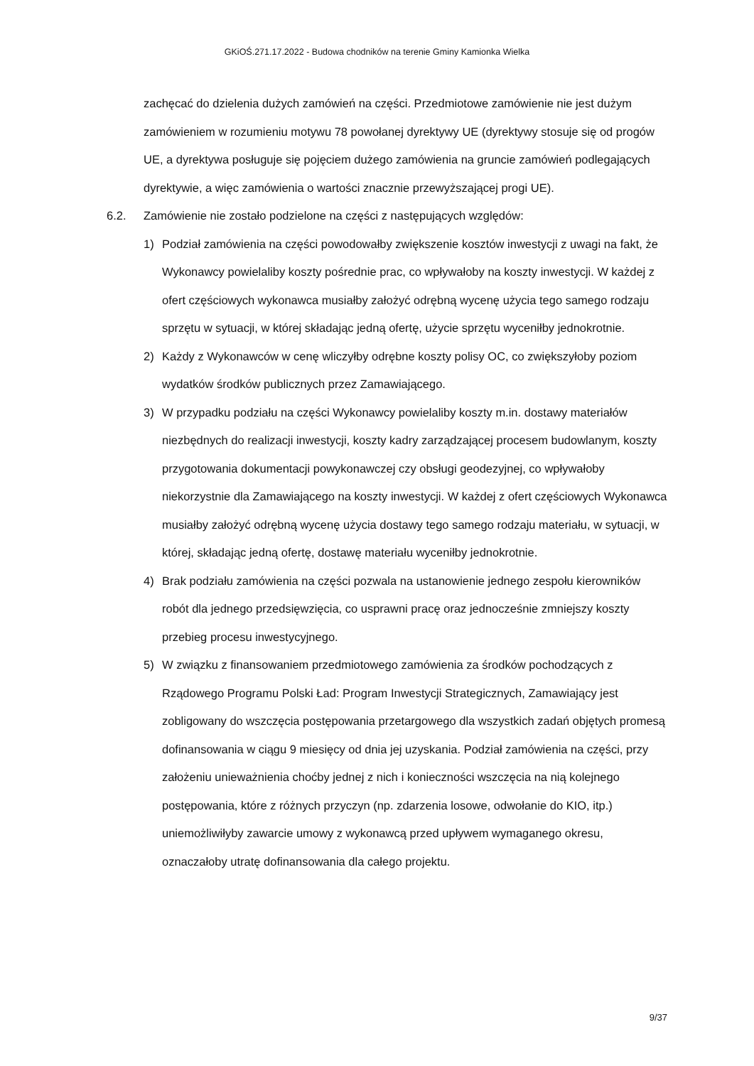GKiOŚ.271.17.2022 - Budowa chodników na terenie Gminy Kamionka Wielka
zachęcać do dzielenia dużych zamówień na części. Przedmiotowe zamówienie nie jest dużym zamówieniem w rozumieniu motywu 78 powołanej dyrektywy UE (dyrektywy stosuje się od progów UE, a dyrektywa posługuje się pojęciem dużego zamówienia na gruncie zamówień podlegających dyrektywie, a więc zamówienia o wartości znacznie przewyższającej progi UE).
6.2. Zamówienie nie zostało podzielone na części z następujących względów:
1) Podział zamówienia na części powodowałby zwiększenie kosztów inwestycji z uwagi na fakt, że Wykonawcy powielaliby koszty pośrednie prac, co wpływałoby na koszty inwestycji. W każdej z ofert częściowych wykonawca musiałby założyć odrębną wycenę użycia tego samego rodzaju sprzętu w sytuacji, w której składając jedną ofertę, użycie sprzętu wyceniłby jednokrotnie.
2) Każdy z Wykonawców w cenę wliczyłby odrębne koszty polisy OC, co zwiększyłoby poziom wydatków środków publicznych przez Zamawiającego.
3) W przypadku podziału na części Wykonawcy powielaliby koszty m.in. dostawy materiałów niezbędnych do realizacji inwestycji, koszty kadry zarządzającej procesem budowlanym, koszty przygotowania dokumentacji powykonawczej czy obsługi geodezyjnej, co wpływałoby niekorzystnie dla Zamawiającego na koszty inwestycji. W każdej z ofert częściowych Wykonawca musiałby założyć odrębną wycenę użycia dostawy tego samego rodzaju materiału, w sytuacji, w której, składając jedną ofertę, dostawę materiału wyceniłby jednokrotnie.
4) Brak podziału zamówienia na części pozwala na ustanowienie jednego zespołu kierowników robót dla jednego przedsięwzięcia, co usprawni pracę oraz jednocześnie zmniejszy koszty przebieg procesu inwestycyjnego.
5) W związku z finansowaniem przedmiotowego zamówienia za środków pochodzących z Rządowego Programu Polski Ład: Program Inwestycji Strategicznych, Zamawiający jest zobligowany do wszczęcia postępowania przetargowego dla wszystkich zadań objętych promesą dofinansowania w ciągu 9 miesięcy od dnia jej uzyskania. Podział zamówienia na części, przy założeniu unieważnienia choćby jednej z nich i konieczności wszczęcia na nią kolejnego postępowania, które z różnych przyczyn (np. zdarzenia losowe, odwołanie do KIO, itp.) uniemożliwiłyby zawarcie umowy z wykonawcą przed upływem wymaganego okresu, oznaczałoby utratę dofinansowania dla całego projektu.
9/37